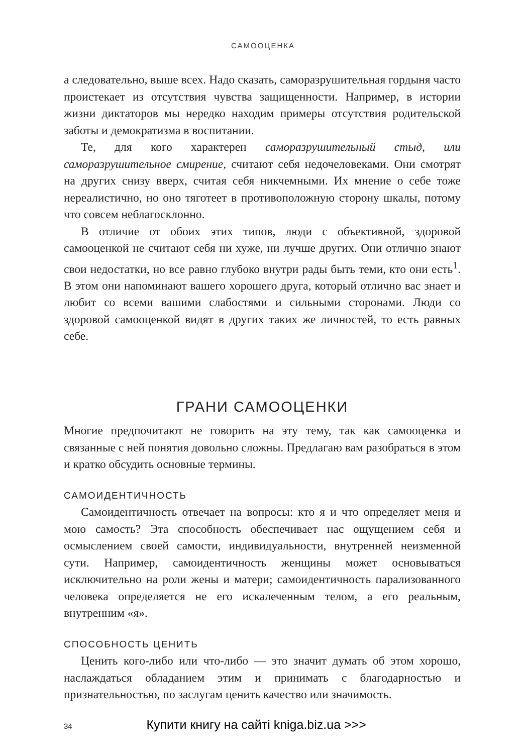САМООЦЕНКА
а следовательно, выше всех. Надо сказать, саморазрушительная гордыня часто проистекает из отсутствия чувства защищенности. Например, в истории жизни диктаторов мы нередко находим примеры отсутствия родительской заботы и демократизма в воспитании.
Те, для кого характерен саморазрушительный стыд, или саморазрушительное смирение, считают себя недочеловеками. Они смотрят на других снизу вверх, считая себя никчемными. Их мнение о себе тоже нереалистично, но оно тяготеет в противоположную сторону шкалы, потому что совсем неблагосклонно.
В отличие от обоих этих типов, люди с объективной, здоровой самооценкой не считают себя ни хуже, ни лучше других. Они отлично знают свои недостатки, но все равно глубоко внутри рады быть теми, кто они есть<sup>1</sup>. В этом они напоминают вашего хорошего друга, который отлично вас знает и любит со всеми вашими слабостями и сильными сторонами. Люди со здоровой самооценкой видят в других таких же личностей, то есть равных себе.
ГРАНИ САМООЦЕНКИ
Многие предпочитают не говорить на эту тему, так как самооценка и связанные с ней понятия довольно сложны. Предлагаю вам разобраться в этом и кратко обсудить основные термины.
САМОИДЕНТИЧНОСТЬ
Самоидентичность отвечает на вопросы: кто я и что определяет меня и мою самость? Эта способность обеспечивает нас ощущением себя и осмыслением своей самости, индивидуальности, внутренней неизменной сути. Например, самоидентичность женщины может основываться исключительно на роли жены и матери; самоидентичность парализованного человека определяется не его искалеченным телом, а его реальным, внутренним «я».
СПОСОБНОСТЬ ЦЕНИТЬ
Ценить кого-либо или что-либо — это значит думать об этом хорошо, наслаждаться обладанием этим и принимать с благодарностью и признательностью, по заслугам ценить качество или значимость.
34 Купити книгу на сайті kniga.biz.ua >>>